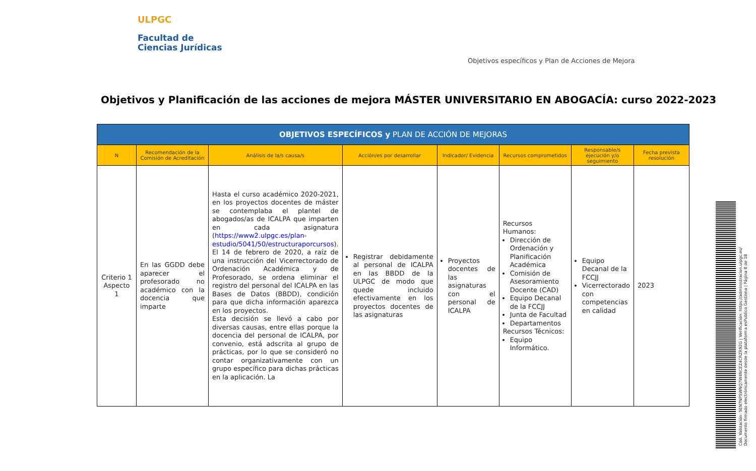ULPGC
Facultad de
Ciencias Jurídicas
Objetivos específicos y Plan de Acciones de Mejora
Objetivos y Planificación de las acciones de mejora MÁSTER UNIVERSITARIO EN ABOGACÍA: curso 2022-2023
| OBJETIVOS ESPECÍFICOS y PLAN DE ACCIÓN DE MEJORAS | | | | | | | |
| --- | --- | --- | --- | --- | --- | --- | --- |
| N | Recomendación de la Comisión de Acreditación | Análisis de la/s causa/s | Acción/es por desarrollar | Indicador/ Evidencia | Recursos comprometidos | Responsable/s ejecución y/o seguimiento | Fecha prevista resolución |
| Criterio 1 Aspecto 1 | En las GGDD debe aparecer el profesorado no académico con la docencia que imparte | Hasta el curso académico 2020-2021, en los proyectos docentes de máster se contemplaba el plantel de abogados/as de ICALPA que imparten en cada asignatura ( https://www2.ulpgc.es/plan-estudio/5041/50/estructuraporcursos ). El 14 de febrero de 2020, a raíz de una instrucción del Vicerrectorado de Ordenación Académica y de Profesorado, se ordena eliminar el registro del personal del ICALPA en las Bases de Datos (BBDD), condición para que dicha información aparezca en los proyectos. Esta decisión se llevó a cabo por diversas causas, entre ellas porque la docencia del personal de ICALPA, por convenio, está adscrita al grupo de prácticas, por lo que se consideró no contar organizativamente con un grupo específico para dichas prácticas en la aplicación. La | Registrar debidamente al personal de ICALPA en las BBDD de la ULPGC de modo que quede incluido efectivamente en los proyectos docentes de las asignaturas | Proyectos docentes de las asignaturas con el personal de ICALPA | Recursos Humanos: Dirección de Ordenación y Planificación Académica Comisión de Asesoramiento Docente (CAD) Equipo Decanal de la FCCJJ Junta de Facultad Departamentos Recursos Técnicos: Equipo Informático. | Equipo Decanal de la FCCJJ Vicerrectorado con competencias en calidad | 2023 |
Cód. Validación: 5EN7NPSWNQ7W4NCEZ4CRZR92G | Verificación: https://administracion.ulpgc.es/
Documento firmado electrónicamente desde la plataforma esPublico Gestiona | Página 8 de 18